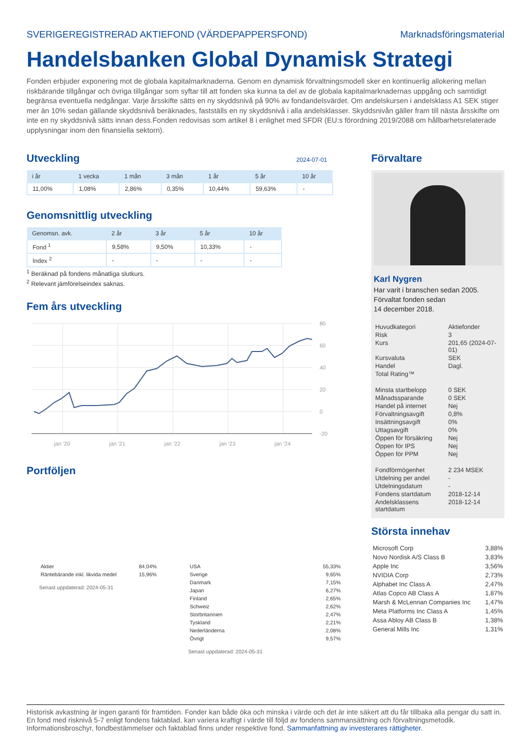SVERIGEREGISTRERAD AKTIEFOND (VÄRDEPAPPERSFOND) Marknadsföringsmaterial
Handelsbanken Global Dynamisk Strategi
Fonden erbjuder exponering mot de globala kapitalmarknaderna. Genom en dynamisk förvaltningsmodell sker en kontinuerlig allokering mellan riskbärande tillgångar och övriga tillgångar som syftar till att fonden ska kunna ta del av de globala kapitalmarknadernas uppgång och samtidigt begränsa eventuella nedgångar. Varje årsskifte sätts en ny skyddsnivå på 90% av fondandelsvärdet. Om andelskursen i andelsklass A1 SEK stiger mer än 10% sedan gällande skyddsnivå beräknades, fastställs en ny skyddsnivå i alla andelsklasser. Skyddsnivån gäller fram till nästa årsskifte om inte en ny skyddsnivå sätts innan dess.Fonden redovisas som artikel 8 i enlighet med SFDR (EU:s förordning 2019/2088 om hållbarhetsrelaterade upplysningar inom den finansiella sektorn).
Utveckling
2024-07-01
| i år | 1 vecka | 1 mån | 3 mån | 1 år | 5 år | 10 år |
| --- | --- | --- | --- | --- | --- | --- |
| 11,00% | 1,08% | 2,86% | 0,35% | 10,44% | 59,63% | - |
Genomsnittlig utveckling
| Genomsn. avk. | 2 år | 3 år | 5 år | 10 år |
| --- | --- | --- | --- | --- |
| Fond <sup>1</sup> | 9,58% | 9,50% | 10,33% | - |
| Index <sup>2</sup> | - | - | - | - |
<sup>1</sup> Beräknad på fondens månatliga slutkurs.
<sup>2</sup> Relevant jämförelseindex saknas.
Fem års utveckling
80
60
40
20
0
-20
jan '20
jan '21
jan '22
jan '23
jan '24
Portföljen
| Aktier | 84,04% |
| Räntebärande inkl. likvida medel | 15,96% |
Senast uppdaterad: 2024-05-31
| USA | 55,33% |
| Sverige | 9,65% |
| Danmark | 7,15% |
| Japan | 6,27% |
| Finland | 2,65% |
| Schweiz | 2,62% |
| Storbritannien | 2,47% |
| Tyskland | 2,21% |
| Nederländerna | 2,08% |
| Övrigt | 9,57% |
Senast uppdaterad: 2024-05-31
Förvaltare
Karl Nygren
Har varit i branschen sedan 2005.
Förvaltat fonden sedan
14 december 2018.
| Huvudkategori | Aktiefonder |
| Risk | 3 |
| Kurs | 201,65 (2024-07-01) |
| Kursvaluta | SEK |
| Handel | Dagl. |
| Total Rating™ | |
| Minsta startbelopp | 0 SEK |
| Månadssparande | 0 SEK |
| Handel på internet | Nej |
| Förvaltningsavgift | 0,8% |
| Insättningsavgift | 0% |
| Uttagsavgift | 0% |
| Öppen för försäkring | Nej |
| Öppen för IPS | Nej |
| Öppen för PPM | Nej |
| Fondförmögenhet | 2 234 MSEK |
| Utdelning per andel | - |
| Utdelningsdatum | - |
| Fondens startdatum | 2018-12-14 |
| Andelsklassens startdatum | 2018-12-14 |
Största innehav
| Microsoft Corp | 3,88% |
| Novo Nordisk A/S Class B | 3,83% |
| Apple Inc | 3,56% |
| NVIDIA Corp | 2,73% |
| Alphabet Inc Class A | 2,47% |
| Atlas Copco AB Class A | 1,87% |
| Marsh & McLennan Companies Inc | 1,47% |
| Meta Platforms Inc Class A | 1,45% |
| Assa Abloy AB Class B | 1,38% |
| General Mills Inc | 1,31% |
Historisk avkastning är ingen garanti för framtiden. Fonder kan både öka och minska i värde och det är inte säkert att du får tillbaka alla pengar du satt in. En fond med risknivå 5-7 enligt fondens faktablad, kan variera kraftigt i värde till följd av fondens sammansättning och förvaltningsmetodik. Informationsbroschyr, fondbestämmelser och faktablad finns under respektive fond. Sammanfattning av investerares rättigheter.